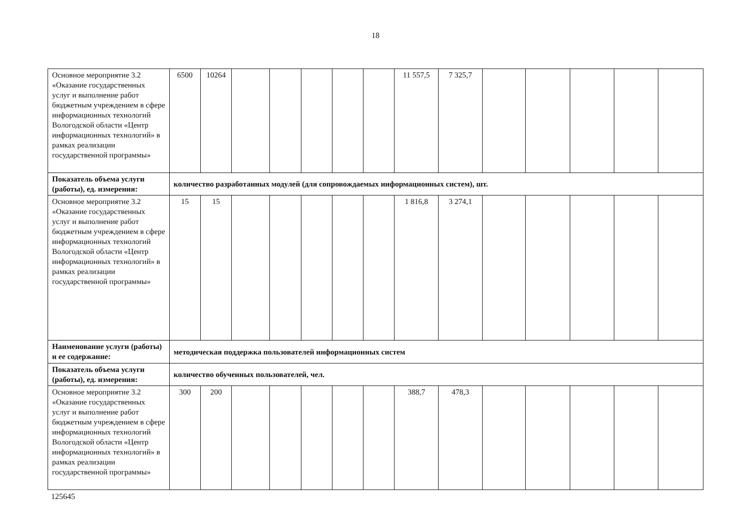18
| Основное мероприятие 3.2 «Оказание государственных услуг и выполнение работ бюджетным учреждением в сфере информационных технологий Вологодской области «Центр информационных технологий» в рамках реализации государственной программы» | 6500 | 10264 | | | | | | 11 557,5 | 7 325,7 | | | | | |
| Показатель объема услуги (работы), ед. измерения: | количество разработанных модулей (для сопровождаемых информационных систем), шт. | | | | | | | | | | | | | |
| Основное мероприятие 3.2 «Оказание государственных услуг и выполнение работ бюджетным учреждением в сфере информационных технологий Вологодской области «Центр информационных технологий» в рамках реализации государственной программы» | 15 | 15 | | | | | | 1 816,8 | 3 274,1 | | | | | |
| Наименование услуги (работы) и ее содержание: | методическая поддержка пользователей информационных систем | | | | | | | | | | | | | |
| Показатель объема услуги (работы), ед. измерения: | количество обученных пользователей, чел. | | | | | | | | | | | | | |
| Основное мероприятие 3.2 «Оказание государственных услуг и выполнение работ бюджетным учреждением в сфере информационных технологий Вологодской области «Центр информационных технологий» в рамках реализации государственной программы» | 300 | 200 | | | | | | 388,7 | 478,3 | | | | | |
125645